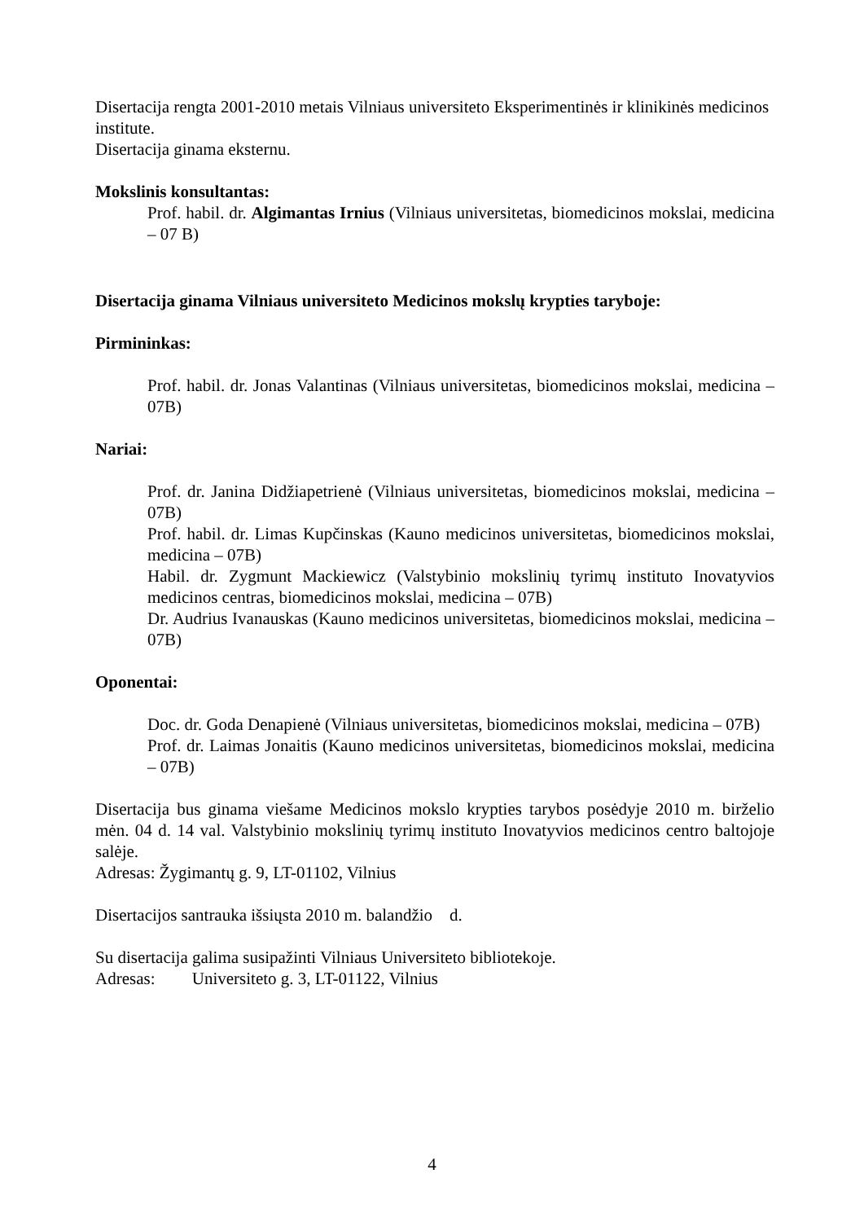Disertacija rengta 2001-2010 metais Vilniaus universiteto Eksperimentinės ir klinikinės medicinos institute.
Disertacija ginama eksternu.
Mokslinis konsultantas:
Prof. habil. dr. Algimantas Irnius (Vilniaus universitetas, biomedicinos mokslai, medicina – 07 B)
Disertacija ginama Vilniaus universiteto Medicinos mokslų krypties taryboje:
Pirmininkas:
Prof. habil. dr. Jonas Valantinas (Vilniaus universitetas, biomedicinos mokslai, medicina – 07B)
Nariai:
Prof. dr. Janina Didžiapetrienė (Vilniaus universitetas, biomedicinos mokslai, medicina – 07B)
Prof. habil. dr. Limas Kupčinskas (Kauno medicinos universitetas, biomedicinos mokslai, medicina – 07B)
Habil. dr. Zygmunt Mackiewicz (Valstybinio mokslinių tyrimų instituto Inovatyvios medicinos centras, biomedicinos mokslai, medicina – 07B)
Dr. Audrius Ivanauskas (Kauno medicinos universitetas, biomedicinos mokslai, medicina – 07B)
Oponentai:
Doc. dr. Goda Denapienė (Vilniaus universitetas, biomedicinos mokslai, medicina – 07B)
Prof. dr. Laimas Jonaitis (Kauno medicinos universitetas, biomedicinos mokslai, medicina – 07B)
Disertacija bus ginama viešame Medicinos mokslo krypties tarybos posėdyje 2010 m. birželio mėn. 04 d. 14 val. Valstybinio mokslinių tyrimų instituto Inovatyvios medicinos centro baltojoje salėje.
Adresas: Žygimantų g. 9, LT-01102, Vilnius
Disertacijos santrauka išsiųsta 2010 m. balandžio d.
Su disertacija galima susipažinti Vilniaus Universiteto bibliotekoje.
Adresas: Universiteto g. 3, LT-01122, Vilnius
4